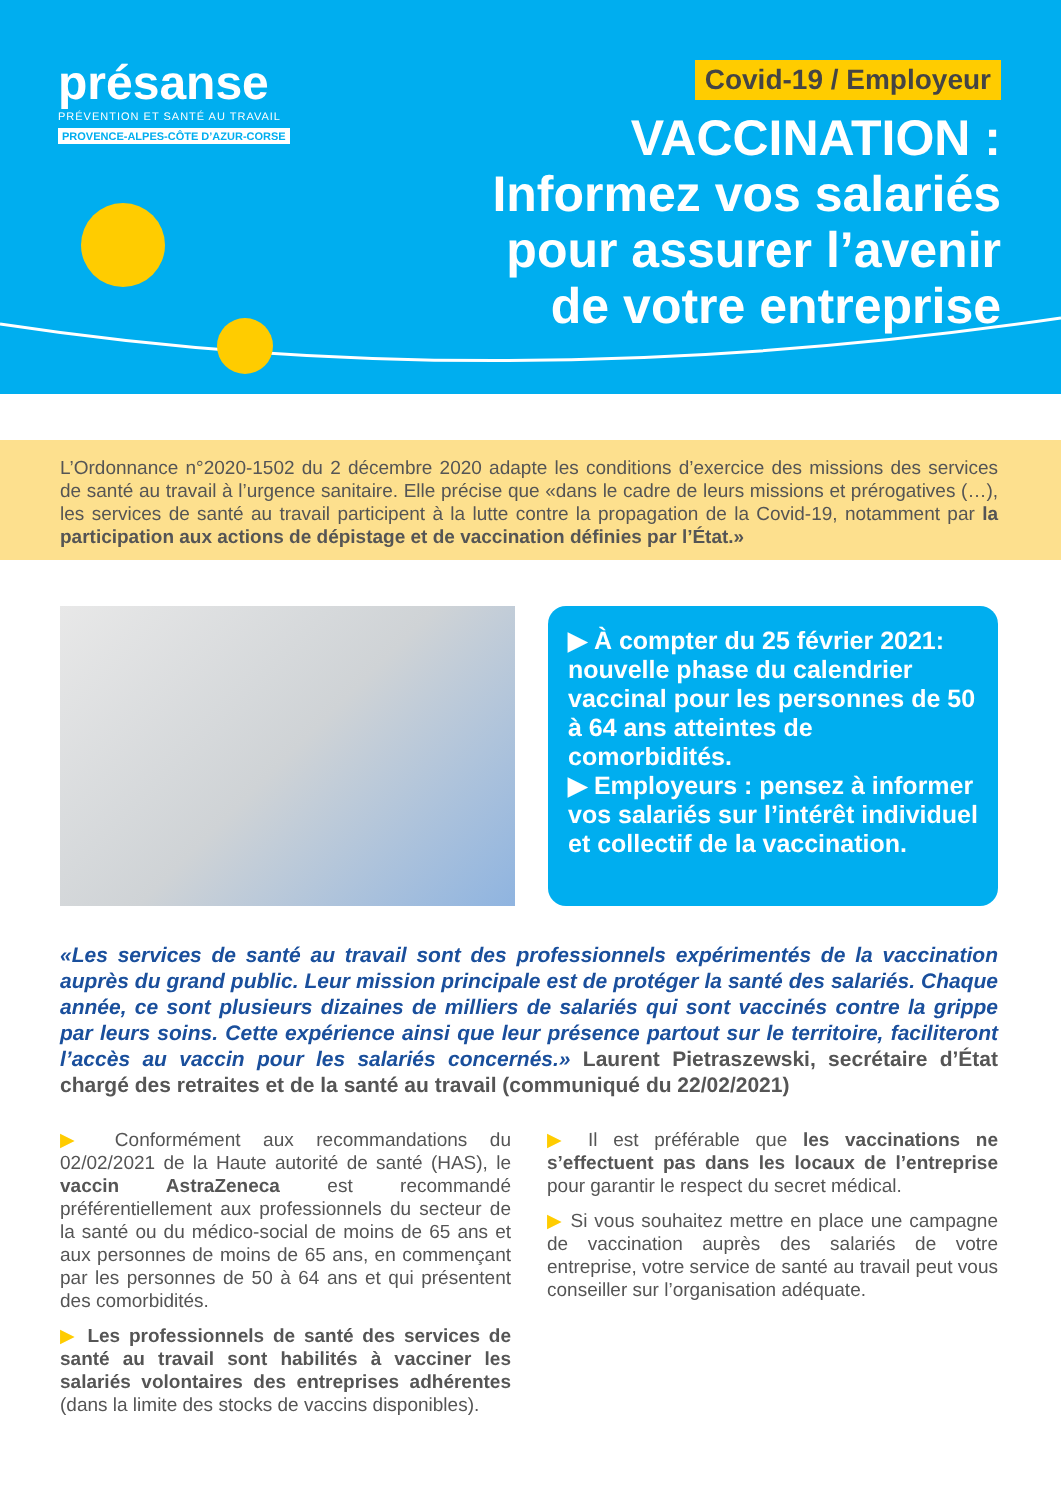présanse
PRÉVENTION ET SANTÉ AU TRAVAIL
PROVENCE-ALPES-CÔTE D’AZUR-CORSE
Covid-19 / Employeur
VACCINATION :
Informez vos salariés
pour assurer l’avenir
de votre entreprise
L’Ordonnance n°2020-1502 du 2 décembre 2020 adapte les conditions d’exercice des missions des services de santé au travail à l’urgence sanitaire. Elle précise que «dans le cadre de leurs missions et prérogatives (…), les services de santé au travail participent à la lutte contre la propagation de la Covid-19, notamment par la participation aux actions de dépistage et de vaccination définies par l’État.»
▶ À compter du 25 février 2021: nouvelle phase du calendrier vaccinal pour les personnes de 50 à 64 ans atteintes de comorbidités.
▶ Employeurs : pensez à informer vos salariés sur l’intérêt individuel et collectif de la vaccination.
«Les services de santé au travail sont des professionnels expérimentés de la vaccination auprès du grand public. Leur mission principale est de protéger la santé des salariés. Chaque année, ce sont plusieurs dizaines de milliers de salariés qui sont vaccinés contre la grippe par leurs soins. Cette expérience ainsi que leur présence partout sur le territoire, faciliteront l’accès au vaccin pour les salariés concernés.» Laurent Pietraszewski, secrétaire d’État chargé des retraites et de la santé au travail (communiqué du 22/02/2021)
▶ Conformément aux recommandations du 02/02/2021 de la Haute autorité de santé (HAS), le vaccin AstraZeneca est recommandé préférentiellement aux professionnels du secteur de la santé ou du médico-social de moins de 65 ans et aux personnes de moins de 65 ans, en commençant par les personnes de 50 à 64 ans et qui présentent des comorbidités.
▶ Les professionnels de santé des services de santé au travail sont habilités à vacciner les salariés volontaires des entreprises adhérentes (dans la limite des stocks de vaccins disponibles).
▶ Il est préférable que les vaccinations ne s’effectuent pas dans les locaux de l’entreprise pour garantir le respect du secret médical.
▶ Si vous souhaitez mettre en place une campagne de vaccination auprès des salariés de votre entreprise, votre service de santé au travail peut vous conseiller sur l’organisation adéquate.